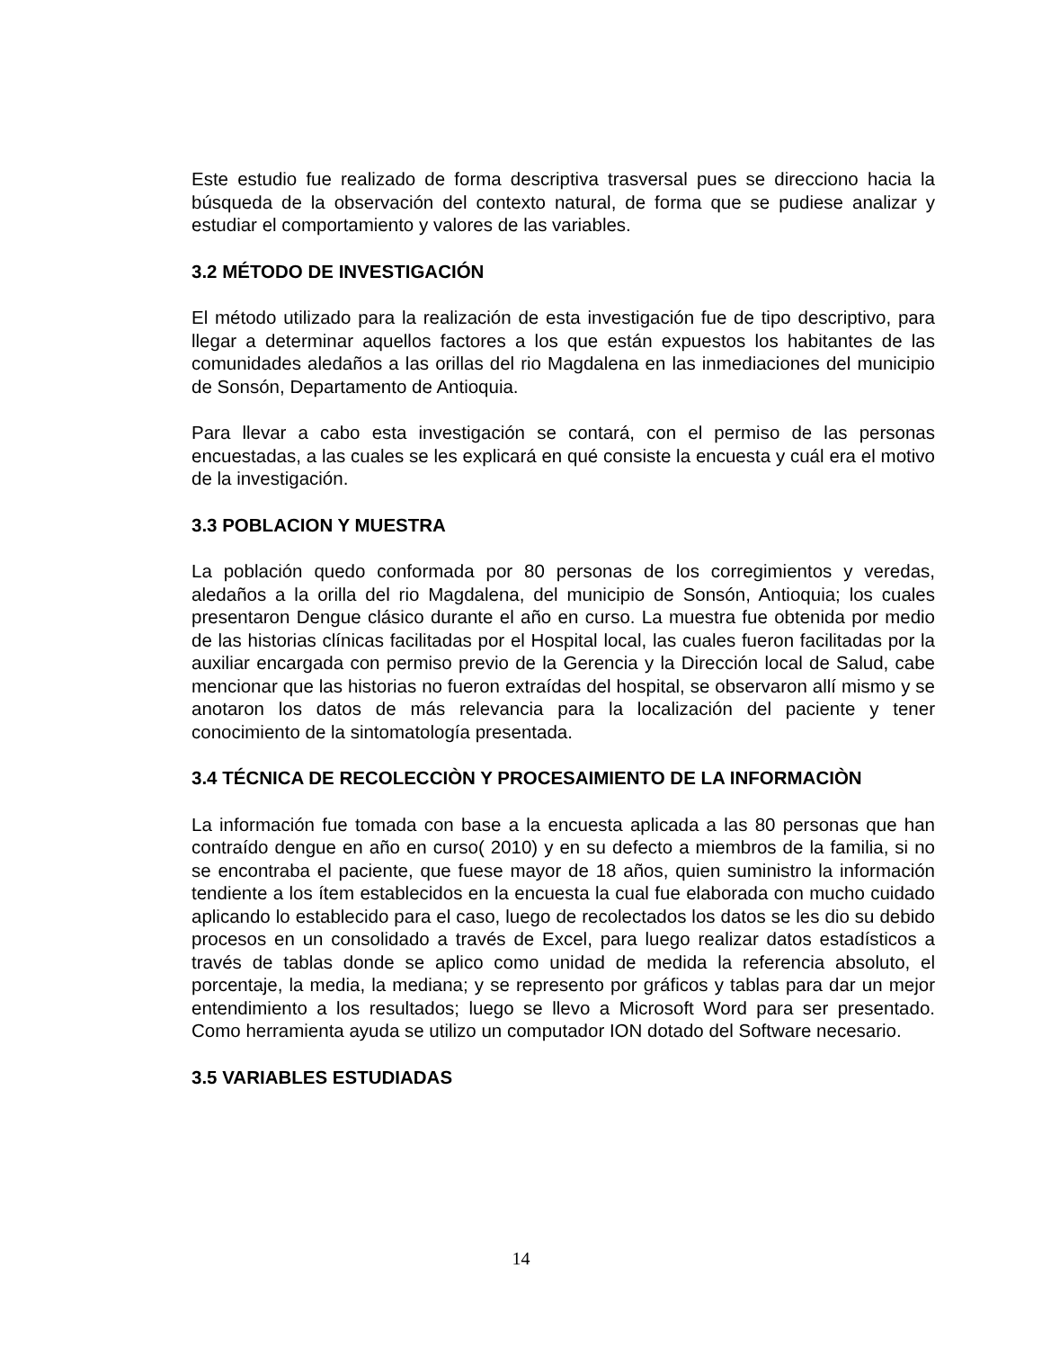Este estudio fue realizado de forma descriptiva trasversal pues se direcciono hacia la búsqueda de la observación del contexto natural, de forma que se pudiese analizar y estudiar el comportamiento y valores de las variables.
3.2 MÉTODO DE INVESTIGACIÓN
El método utilizado para la realización de esta investigación fue de tipo descriptivo, para llegar a determinar aquellos factores a los que están expuestos los habitantes de las comunidades aledaños a las orillas del rio Magdalena en las inmediaciones del municipio de Sonsón, Departamento de Antioquia.
Para llevar a cabo esta investigación se contará, con el permiso de las personas encuestadas, a las cuales se les explicará en qué consiste la encuesta y cuál era el motivo de la investigación.
3.3 POBLACION Y MUESTRA
La población quedo conformada por 80 personas de los corregimientos y veredas, aledaños a la orilla del rio Magdalena, del municipio de Sonsón, Antioquia; los cuales presentaron Dengue clásico durante el año en curso. La muestra fue obtenida por medio de las historias clínicas facilitadas por el Hospital local, las cuales fueron facilitadas por la auxiliar encargada con permiso previo de la Gerencia y la Dirección local de Salud, cabe mencionar que las historias no fueron extraídas del hospital, se observaron allí mismo y se anotaron los datos de más relevancia para la localización del paciente y tener conocimiento de la sintomatología presentada.
3.4 TÉCNICA DE RECOLECCIÒN Y PROCESAIMIENTO DE LA INFORMACIÒN
La información fue tomada con base a la encuesta aplicada a las 80 personas que han contraído dengue en año en curso( 2010) y en su defecto a miembros de la familia, si no se encontraba el paciente, que fuese mayor de 18 años, quien suministro la información tendiente a los ítem establecidos en la encuesta la cual fue elaborada con mucho cuidado aplicando lo establecido para el caso, luego de recolectados los datos se les dio su debido procesos en un consolidado a través de Excel, para luego realizar datos estadísticos a través de tablas donde se aplico como unidad de medida la referencia absoluto, el porcentaje, la media, la mediana; y se represento por gráficos y tablas para dar un mejor entendimiento a los resultados; luego se llevo a Microsoft Word para ser presentado. Como herramienta ayuda se utilizo un computador ION dotado del Software necesario.
3.5 VARIABLES ESTUDIADAS
14